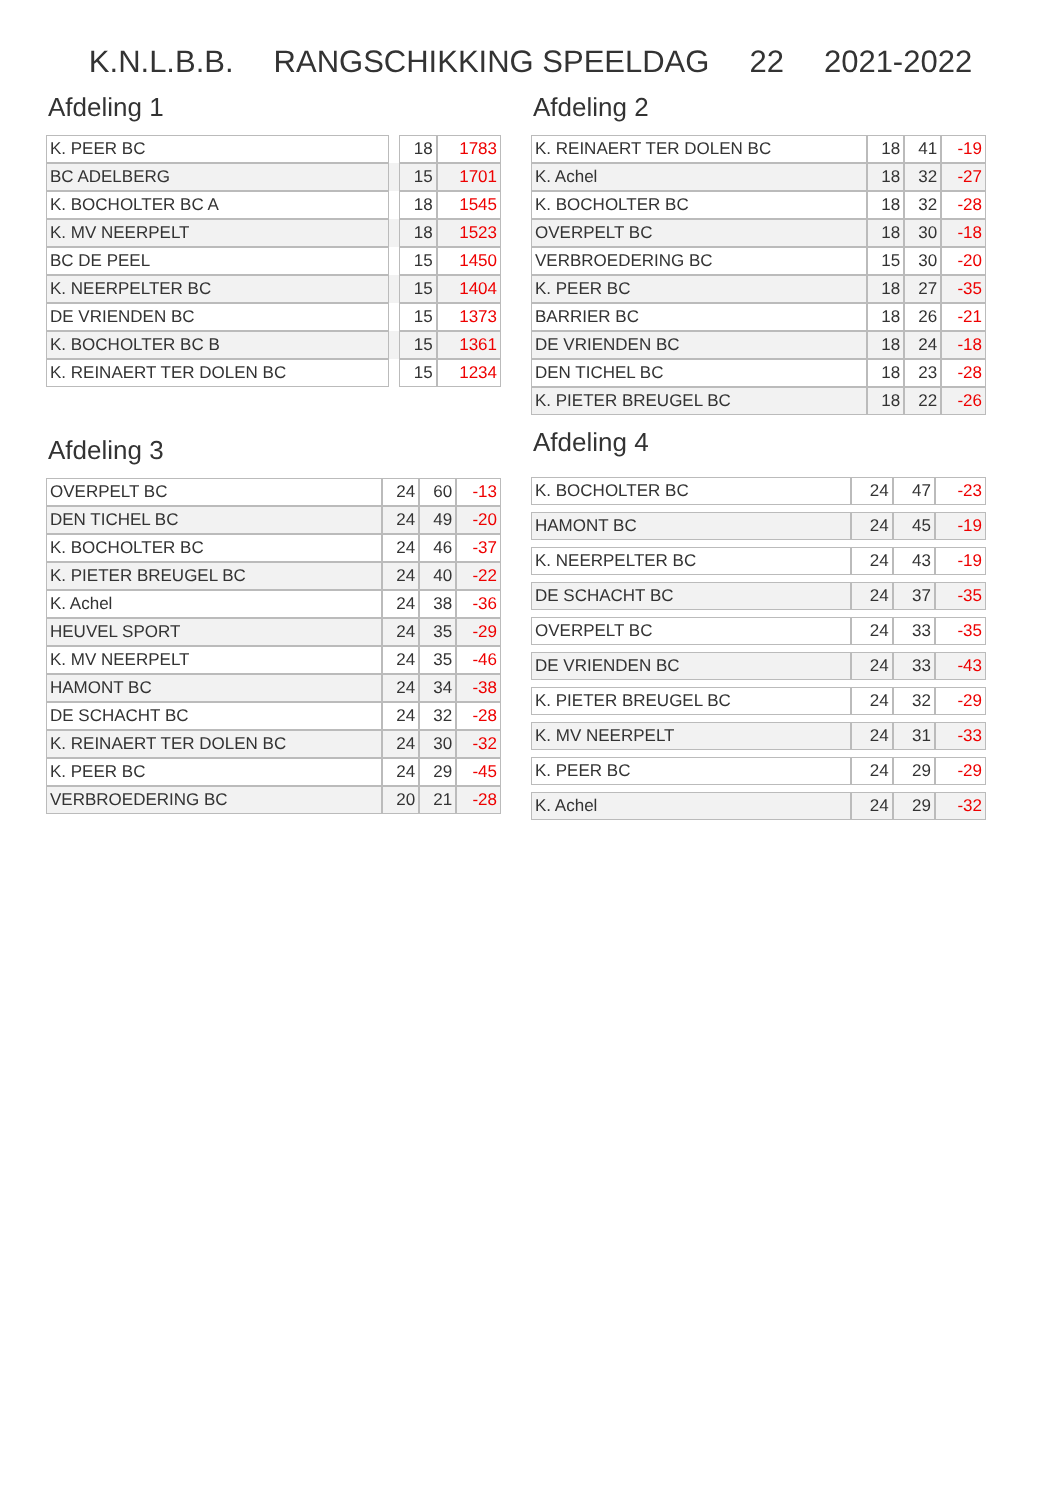K.N.L.B.B. RANGSCHIKKING SPEELDAG 22 2021-2022
Afdeling 1
| K. PEER BC | | 18 | 1783 |
| BC ADELBERG | | 15 | 1701 |
| K. BOCHOLTER BC A | | 18 | 1545 |
| K. MV NEERPELT | | 18 | 1523 |
| BC DE PEEL | | 15 | 1450 |
| K. NEERPELTER BC | | 15 | 1404 |
| DE VRIENDEN BC | | 15 | 1373 |
| K. BOCHOLTER BC B | | 15 | 1361 |
| K. REINAERT TER DOLEN BC | | 15 | 1234 |
Afdeling 3
| OVERPELT BC | 24 | 60 | -13 |
| DEN TICHEL BC | 24 | 49 | -20 |
| K. BOCHOLTER BC | 24 | 46 | -37 |
| K. PIETER BREUGEL BC | 24 | 40 | -22 |
| K. Achel | 24 | 38 | -36 |
| HEUVEL SPORT | 24 | 35 | -29 |
| K. MV NEERPELT | 24 | 35 | -46 |
| HAMONT BC | 24 | 34 | -38 |
| DE SCHACHT BC | 24 | 32 | -28 |
| K. REINAERT TER DOLEN BC | 24 | 30 | -32 |
| K. PEER BC | 24 | 29 | -45 |
| VERBROEDERING BC | 20 | 21 | -28 |
Afdeling 2
| K. REINAERT TER DOLEN BC | 18 | 41 | -19 |
| K. Achel | 18 | 32 | -27 |
| K. BOCHOLTER BC | 18 | 32 | -28 |
| OVERPELT BC | 18 | 30 | -18 |
| VERBROEDERING BC | 15 | 30 | -20 |
| K. PEER BC | 18 | 27 | -35 |
| BARRIER BC | 18 | 26 | -21 |
| DE VRIENDEN BC | 18 | 24 | -18 |
| DEN TICHEL BC | 18 | 23 | -28 |
| K. PIETER BREUGEL BC | 18 | 22 | -26 |
Afdeling 4
| K. BOCHOLTER BC | 24 | 47 | -23 |
| HAMONT BC | 24 | 45 | -19 |
| K. NEERPELTER BC | 24 | 43 | -19 |
| DE SCHACHT BC | 24 | 37 | -35 |
| OVERPELT BC | 24 | 33 | -35 |
| DE VRIENDEN BC | 24 | 33 | -43 |
| K. PIETER BREUGEL BC | 24 | 32 | -29 |
| K. MV NEERPELT | 24 | 31 | -33 |
| K. PEER BC | 24 | 29 | -29 |
| K. Achel | 24 | 29 | -32 |